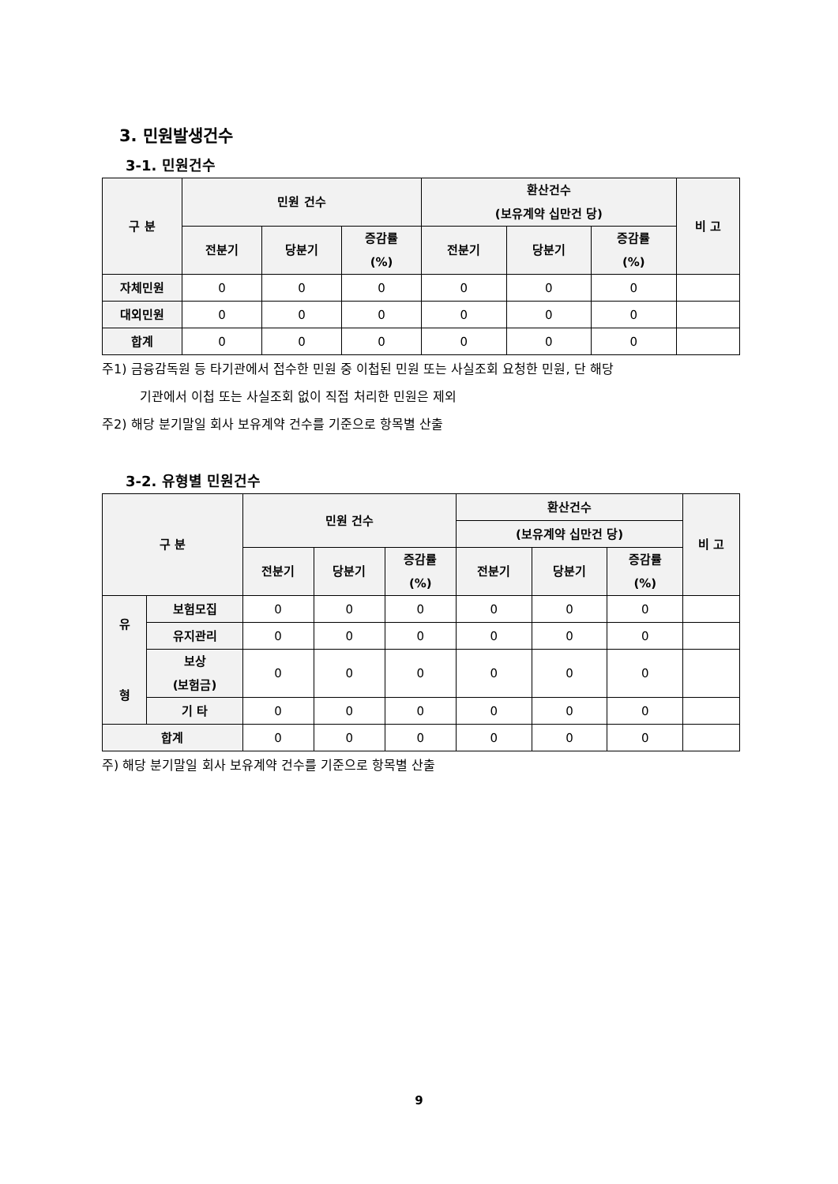3. 민원발생건수
3-1. 민원건수
| 구 분 | 민원 건수 | | | 환산건수 (보유계약 십만건 당) | | | 비 고 |
| --- | --- | --- | --- | --- | --- | --- | --- |
| | 전분기 | 당분기 | 증감률 (%) | 전분기 | 당분기 | 증감률 (%) | |
| 자체민원 | 0 | 0 | 0 | 0 | 0 | 0 | |
| 대외민원 | 0 | 0 | 0 | 0 | 0 | 0 | |
| 합계 | 0 | 0 | 0 | 0 | 0 | 0 | |
주1) 금융감독원 등 타기관에서 접수한 민원 중 이첩된 민원 또는 사실조회 요청한 민원, 단 해당
기관에서 이첩 또는 사실조회 없이 직접 처리한 민원은 제외
주2) 해당 분기말일 회사 보유계약 건수를 기준으로 항목별 산출
3-2. 유형별 민원건수
| 구 분 | | 민원 건수 | | | 환산건수 | | | 비 고 |
| --- | --- | --- | --- | --- | --- | --- | --- | --- |
| | | | | | (보유계약 십만건 당) | | | |
| | | 전분기 | 당분기 | 증감률 (%) | 전분기 | 당분기 | 증감률 (%) | |
| 유 형 | 보험모집 | 0 | 0 | 0 | 0 | 0 | 0 | |
| | 유지관리 | 0 | 0 | 0 | 0 | 0 | 0 | |
| | 보상 (보험금) | 0 | 0 | 0 | 0 | 0 | 0 | |
| | 기 타 | 0 | 0 | 0 | 0 | 0 | 0 | |
| 합계 | | 0 | 0 | 0 | 0 | 0 | 0 | |
주) 해당 분기말일 회사 보유계약 건수를 기준으로 항목별 산출
9